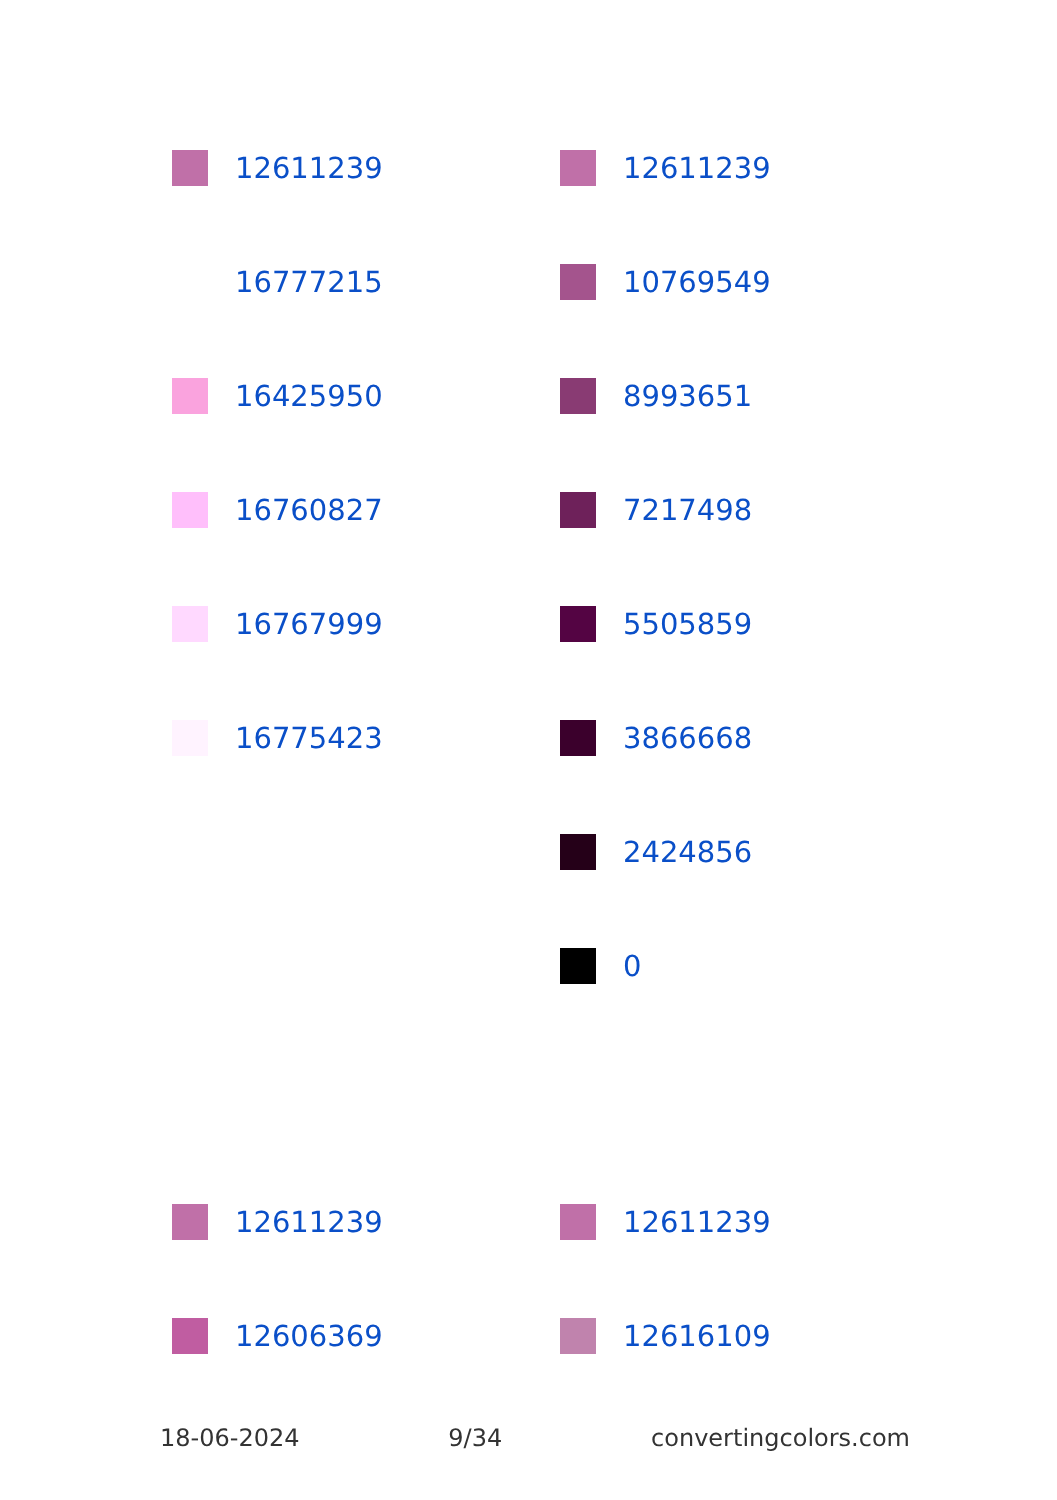12611239
16777215
16425950
16760827
16767999
16775423
12611239
10769549
8993651
7217498
5505859
3866668
2424856
0
12611239
12606369
12611239
12616109
18-06-2024 9/34 convertingcolors.com